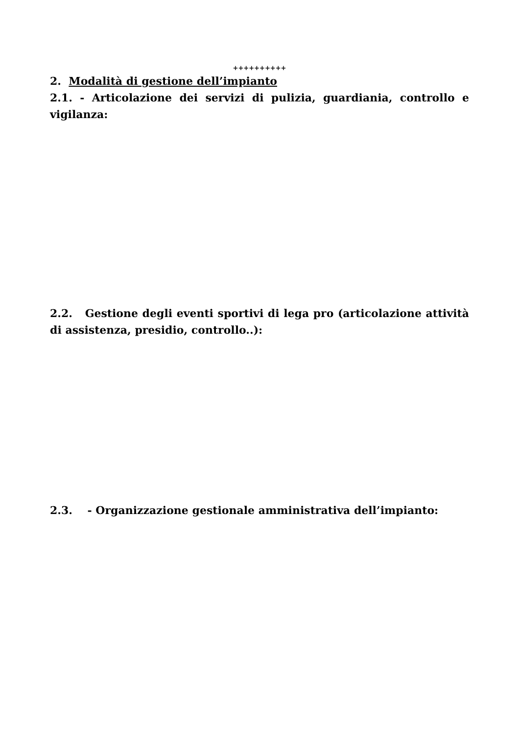++++++++++
2. Modalità di gestione dell’impianto
2.1. - Articolazione dei servizi di pulizia, guardiania, controllo e vigilanza:
2.2. Gestione degli eventi sportivi di lega pro (articolazione attività di assistenza, presidio, controllo..):
2.3. - Organizzazione gestionale amministrativa dell’impianto: